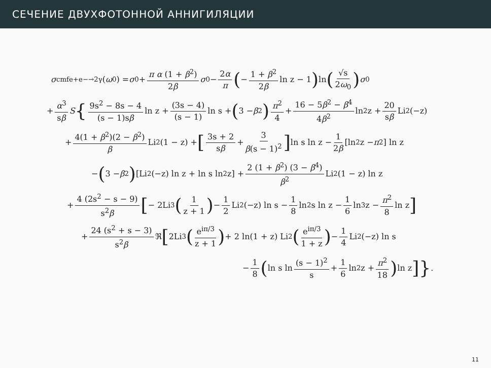СЕЧЕНИЕ ДВУХФОТОННОЙ АННИГИЛЯЦИИ
σ<sup>cmf</sup><sub>e+e−→2γ</sub>(ω<sub>0</sub>) = σ<sub>0</sub> + π α (1 + β<sup>2</sup>) 2β σ<sub>0</sub> − 2α π (− 1 + β<sup>2</sup> 2β ln z − 1) ln (√s 2ω<sub>0</sub>) σ<sub>0</sub>
+ α<sup>3</sup> sβ S { 9s<sup>2</sup> − 8s − 4 (s − 1)sβ ln z + (3s − 4) (s − 1) ln s + (3 − β<sup>2</sup>) π<sup>2</sup> 4 + 16 − 5β<sup>2</sup> − β<sup>4</sup> 4β<sup>2</sup> ln<sup>2</sup> z + 20 sβ Li<sub>2</sub>(−z)
+ 4(1 + β<sup>2</sup>)(2 − β<sup>2</sup>) β Li<sub>2</sub>(1 − z) + [3s + 2 sβ + 3 β(s − 1)<sup>2</sup>] ln s ln z − 1 2β [ln<sup>2</sup> z − π<sup>2</sup>] ln z
− (3 − β<sup>2</sup>) [Li<sub>2</sub>(−z) ln z + ln s ln<sup>2</sup> z] + 2 (1 + β<sup>2</sup>) (3 − β<sup>4</sup>) β<sup>2</sup> Li<sub>2</sub>(1 − z) ln z
+ 4 (2s<sup>2</sup> − s − 9) s<sup>2</sup>β [ − 2Li<sub>3</sub> (1 z + 1) − 1 2 Li<sub>2</sub>(−z) ln s − 1 8 ln<sup>2</sup> s ln z − 1 6 ln<sup>3</sup> z − π<sup>2</sup> 8 ln z]
+ 24 (s<sup>2</sup> + s − 3) s<sup>2</sup>β ℜ [2Li<sub>3</sub> (e<sup>iπ/3</sup> z + 1) + 2 ln(1 + z) Li<sub>2</sub> (e<sup>iπ/3</sup> 1 + z) − 1 4 Li<sub>2</sub>(−z) ln s
− 1 8 (ln s ln (s − 1)<sup>2</sup> s + 1 6 ln<sup>2</sup> z + π<sup>2</sup> 18) ln z]}.
11